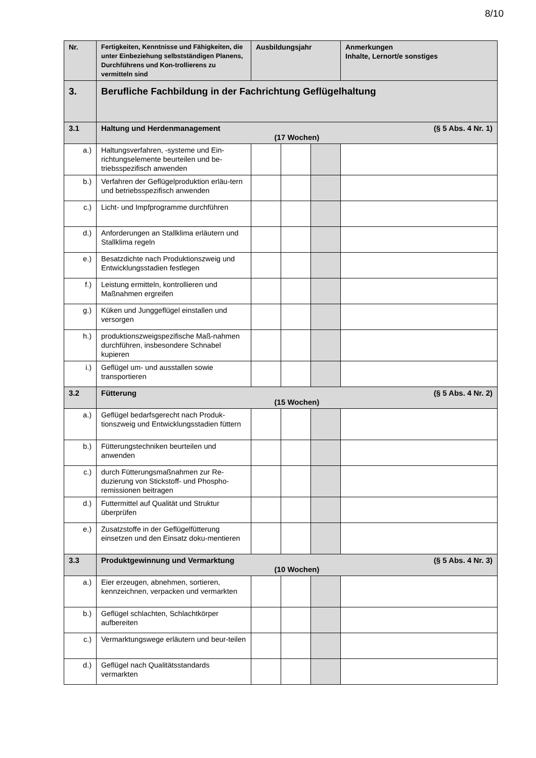8/10
| Nr. | Fertigkeiten, Kenntnisse und Fähigkeiten, die unter Einbeziehung selbstständigen Planens, Durchführens und Kon-trollierens zu vermitteln sind | Ausbildungsjahr | | | Anmerkungen Inhalte, Lernort/e sonstiges |
| --- | --- | --- | --- | --- | --- |
| 3. | Berufliche Fachbildung in der Fachrichtung Geflügelhaltung | | | | |
| 3.1 | Haltung und Herdenmanagement (§ 5 Abs. 4 Nr. 1) (17 Wochen) | | | | |
| a.) | Haltungsverfahren, -systeme und Ein-richtungselemente beurteilen und be-triebsspezifisch anwenden | | | | |
| b.) | Verfahren der Geflügelproduktion erläu-tern und betriebsspezifisch anwenden | | | | |
| c.) | Licht- und Impfprogramme durchführen | | | | |
| d.) | Anforderungen an Stallklima erläutern und Stallklima regeln | | | | |
| e.) | Besatzdichte nach Produktionszweig und Entwicklungsstadien festlegen | | | | |
| f.) | Leistung ermitteln, kontrollieren und Maßnahmen ergreifen | | | | |
| g.) | Küken und Junggeflügel einstallen und versorgen | | | | |
| h.) | produktionszweigspezifische Maß-nahmen durchführen, insbesondere Schnabel kupieren | | | | |
| i.) | Geflügel um- und ausstallen sowie transportieren | | | | |
| 3.2 | Fütterung (§ 5 Abs. 4 Nr. 2) (15 Wochen) | | | | |
| a.) | Geflügel bedarfsgerecht nach Produk-tionszweig und Entwicklungsstadien füttern | | | | |
| b.) | Fütterungstechniken beurteilen und anwenden | | | | |
| c.) | durch Fütterungsmaßnahmen zur Re-duzierung von Stickstoff- und Phospho-remissionen beitragen | | | | |
| d.) | Futtermittel auf Qualität und Struktur überprüfen | | | | |
| e.) | Zusatzstoffe in der Geflügelfütterung einsetzen und den Einsatz doku-mentieren | | | | |
| 3.3 | Produktgewinnung und Vermarktung (§ 5 Abs. 4 Nr. 3) (10 Wochen) | | | | |
| a.) | Eier erzeugen, abnehmen, sortieren, kennzeichnen, verpacken und vermarkten | | | | |
| b.) | Geflügel schlachten, Schlachtkörper aufbereiten | | | | |
| c.) | Vermarktungswege erläutern und beur-teilen | | | | |
| d.) | Geflügel nach Qualitätsstandards vermarkten | | | | |